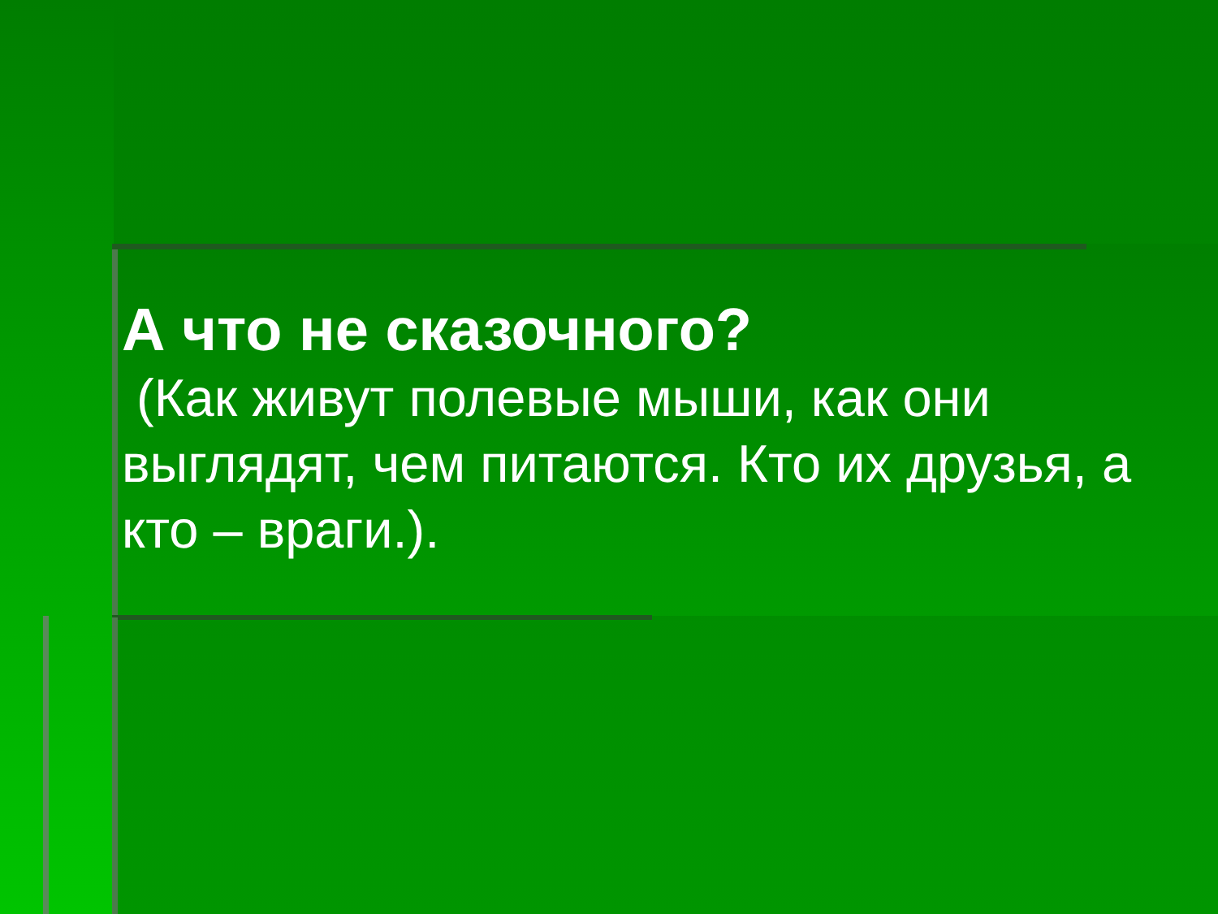А что не сказочного?
(Как живут полевые мыши, как они выглядят, чем питаются. Кто их друзья, а кто – враги.).